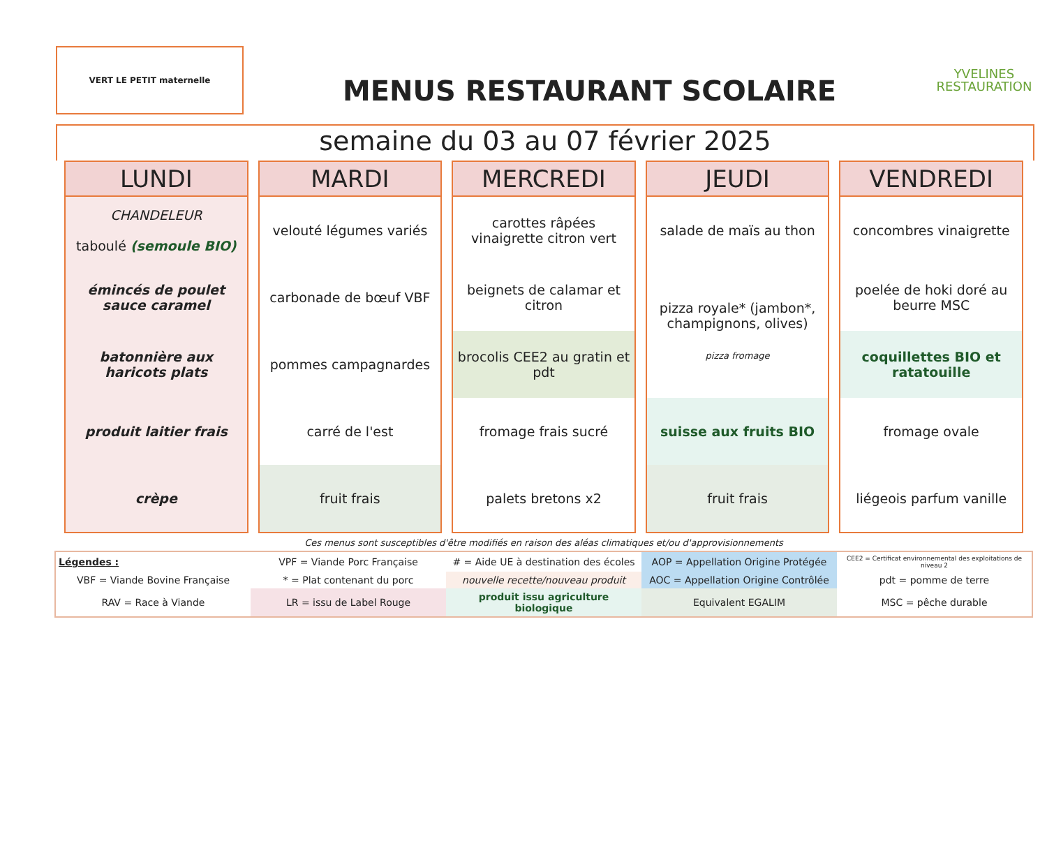VERT LE PETIT maternelle
MENUS RESTAURANT SCOLAIRE
YVELINES
RESTAURATION
semaine du 03 au 07 février 2025
| LUNDI | MARDI | MERCREDI | JEUDI | VENDREDI |
| --- | --- | --- | --- | --- |
| CHANDELEUR taboulé (semoule BIO) | velouté légumes variés | carottes râpées vinaigrette citron vert | salade de maïs au thon | concombres vinaigrette |
| émincés de poulet sauce caramel | carbonade de bœuf VBF | beignets de calamar et citron | pizza royale* (jambon*, champignons, olives) pizza fromage | poelée de hoki doré au beurre MSC |
| batonnière aux haricots plats | pommes campagnardes | brocolis CEE2 au gratin et pdt | | coquillettes BIO et ratatouille |
| produit laitier frais | carré de l'est | fromage frais sucré | suisse aux fruits BIO | fromage ovale |
| crèpe | fruit frais | palets bretons x2 | fruit frais | liégeois parfum vanille |
Ces menus sont susceptibles d'être modifiés en raison des aléas climatiques et/ou d'approvisionnements
| Légendes : | VPF = Viande Porc Française | # = Aide UE à destination des écoles | AOP = Appellation Origine Protégée | CEE2 = Certificat environnemental des exploitations de niveau 2 |
| VBF = Viande Bovine Française | * = Plat contenant du porc | nouvelle recette/nouveau produit | AOC = Appellation Origine Contrôlée | pdt = pomme de terre |
| RAV = Race à Viande | LR = issu de Label Rouge | produit issu agriculture biologique | Equivalent EGALIM | MSC = pêche durable |